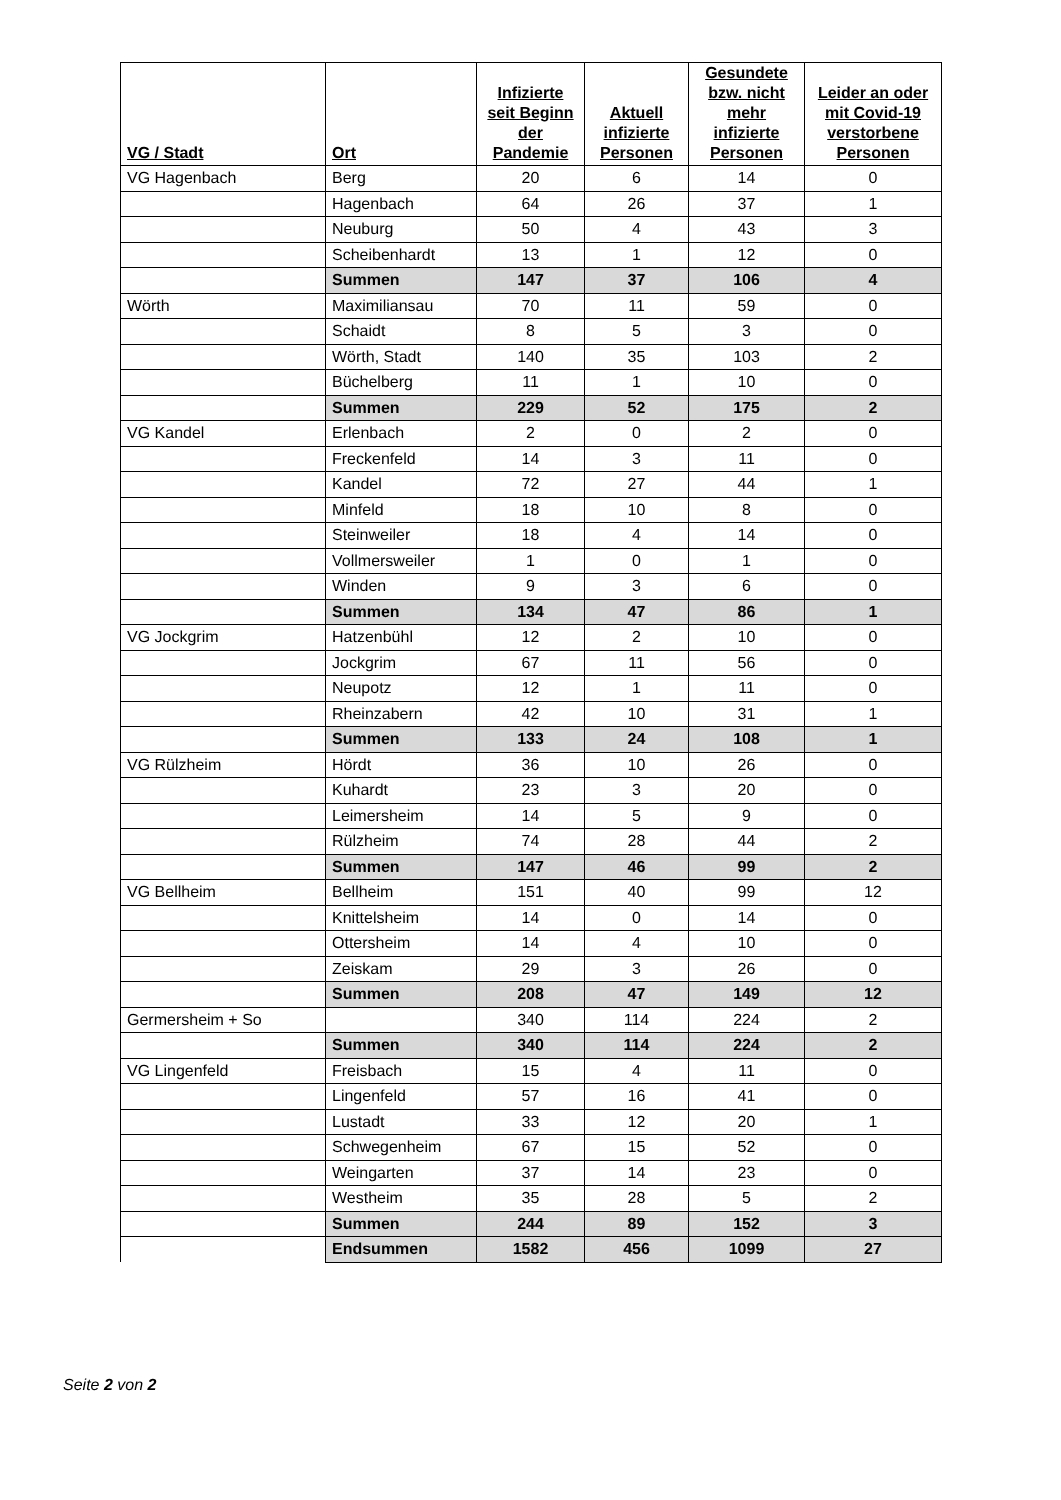| VG / Stadt | Ort | Infizierte seit Beginn der Pandemie | Aktuell infizierte Personen | Gesundete bzw. nicht mehr infizierte Personen | Leider an oder mit Covid-19 verstorbene Personen |
| --- | --- | --- | --- | --- | --- |
| VG Hagenbach | Berg | 20 | 6 | 14 | 0 |
| | Hagenbach | 64 | 26 | 37 | 1 |
| | Neuburg | 50 | 4 | 43 | 3 |
| | Scheibenhardt | 13 | 1 | 12 | 0 |
| | Summen | 147 | 37 | 106 | 4 |
| Wörth | Maximiliansau | 70 | 11 | 59 | 0 |
| | Schaidt | 8 | 5 | 3 | 0 |
| | Wörth, Stadt | 140 | 35 | 103 | 2 |
| | Büchelberg | 11 | 1 | 10 | 0 |
| | Summen | 229 | 52 | 175 | 2 |
| VG Kandel | Erlenbach | 2 | 0 | 2 | 0 |
| | Freckenfeld | 14 | 3 | 11 | 0 |
| | Kandel | 72 | 27 | 44 | 1 |
| | Minfeld | 18 | 10 | 8 | 0 |
| | Steinweiler | 18 | 4 | 14 | 0 |
| | Vollmersweiler | 1 | 0 | 1 | 0 |
| | Winden | 9 | 3 | 6 | 0 |
| | Summen | 134 | 47 | 86 | 1 |
| VG Jockgrim | Hatzenbühl | 12 | 2 | 10 | 0 |
| | Jockgrim | 67 | 11 | 56 | 0 |
| | Neupotz | 12 | 1 | 11 | 0 |
| | Rheinzabern | 42 | 10 | 31 | 1 |
| | Summen | 133 | 24 | 108 | 1 |
| VG Rülzheim | Hördt | 36 | 10 | 26 | 0 |
| | Kuhardt | 23 | 3 | 20 | 0 |
| | Leimersheim | 14 | 5 | 9 | 0 |
| | Rülzheim | 74 | 28 | 44 | 2 |
| | Summen | 147 | 46 | 99 | 2 |
| VG Bellheim | Bellheim | 151 | 40 | 99 | 12 |
| | Knittelsheim | 14 | 0 | 14 | 0 |
| | Ottersheim | 14 | 4 | 10 | 0 |
| | Zeiskam | 29 | 3 | 26 | 0 |
| | Summen | 208 | 47 | 149 | 12 |
| Germersheim + So | | 340 | 114 | 224 | 2 |
| | Summen | 340 | 114 | 224 | 2 |
| VG Lingenfeld | Freisbach | 15 | 4 | 11 | 0 |
| | Lingenfeld | 57 | 16 | 41 | 0 |
| | Lustadt | 33 | 12 | 20 | 1 |
| | Schwegenheim | 67 | 15 | 52 | 0 |
| | Weingarten | 37 | 14 | 23 | 0 |
| | Westheim | 35 | 28 | 5 | 2 |
| | Summen | 244 | 89 | 152 | 3 |
| | Endsummen | 1582 | 456 | 1099 | 27 |
Seite 2 von 2